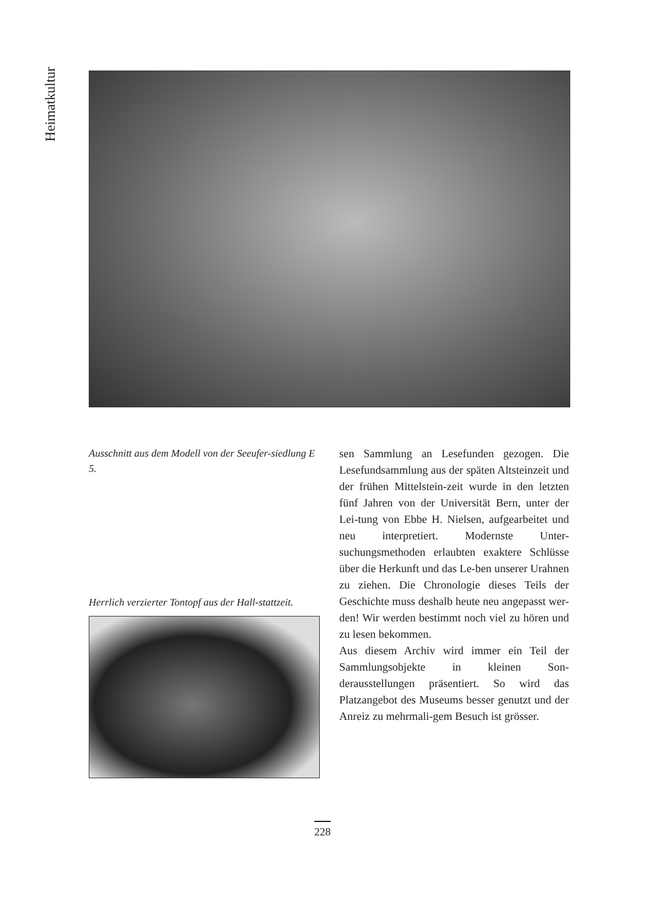Heimatkultur
Ausschnitt aus dem Modell von der Seeufer-siedlung E 5.
Herrlich verzierter Tontopf aus der Hall-stattzeit.
sen Sammlung an Lesefunden gezogen. Die Lesefundsammlung aus der späten Altsteinzeit und der frühen Mittelstein-zeit wurde in den letzten fünf Jahren von der Universität Bern, unter der Lei-tung von Ebbe H. Nielsen, aufgearbeitet und neu interpretiert. Modernste Unter-suchungsmethoden erlaubten exaktere Schlüsse über die Herkunft und das Le-ben unserer Urahnen zu ziehen. Die Chronologie dieses Teils der Geschichte muss deshalb heute neu angepasst wer-den! Wir werden bestimmt noch viel zu hören und zu lesen bekommen.
Aus diesem Archiv wird immer ein Teil der Sammlungsobjekte in kleinen Son-derausstellungen präsentiert. So wird das Platzangebot des Museums besser genutzt und der Anreiz zu mehrmali-gem Besuch ist grösser.
228